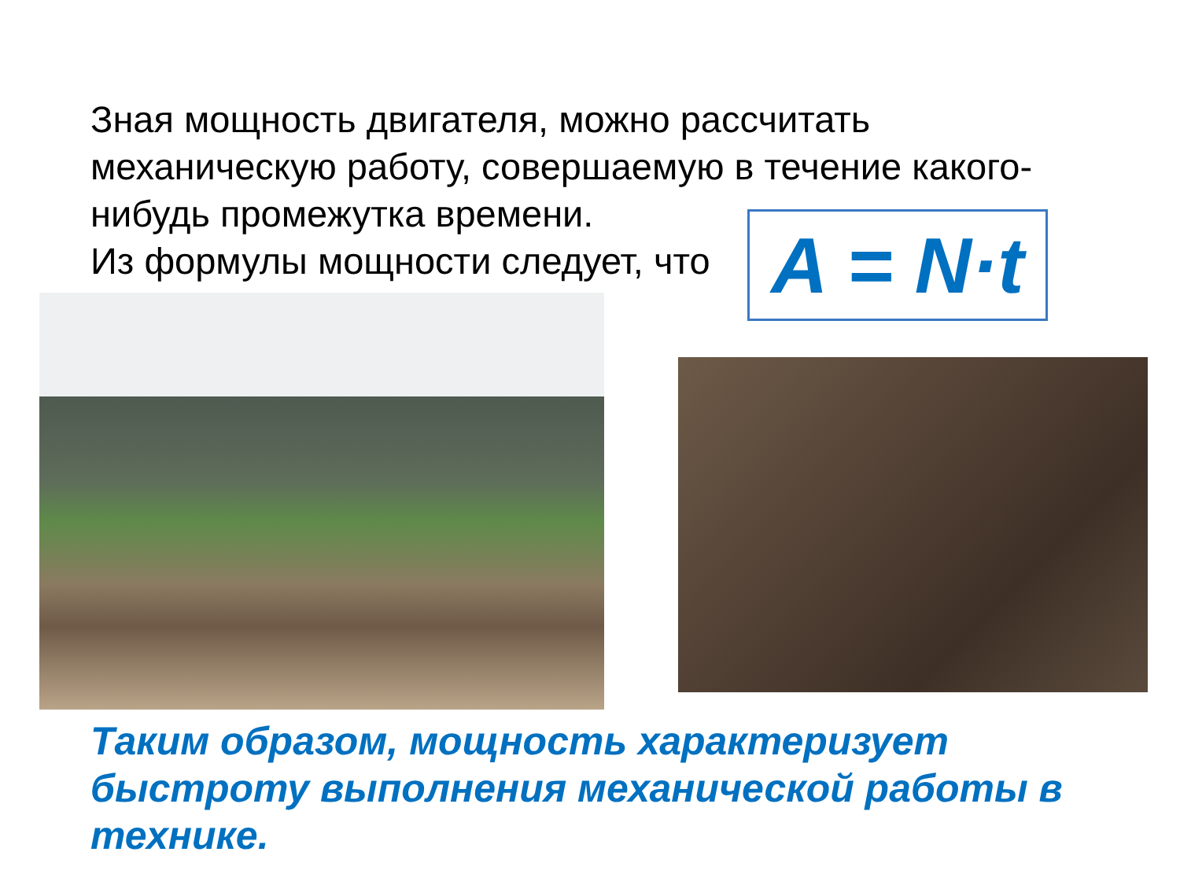Зная мощность двигателя, можно рассчитать механическую работу, совершаемую в течение какого-нибудь промежутка времени.
Из формулы мощности следует, что
A = N·t
Таким образом, мощность характеризует быстроту выполнения механической работы в технике.